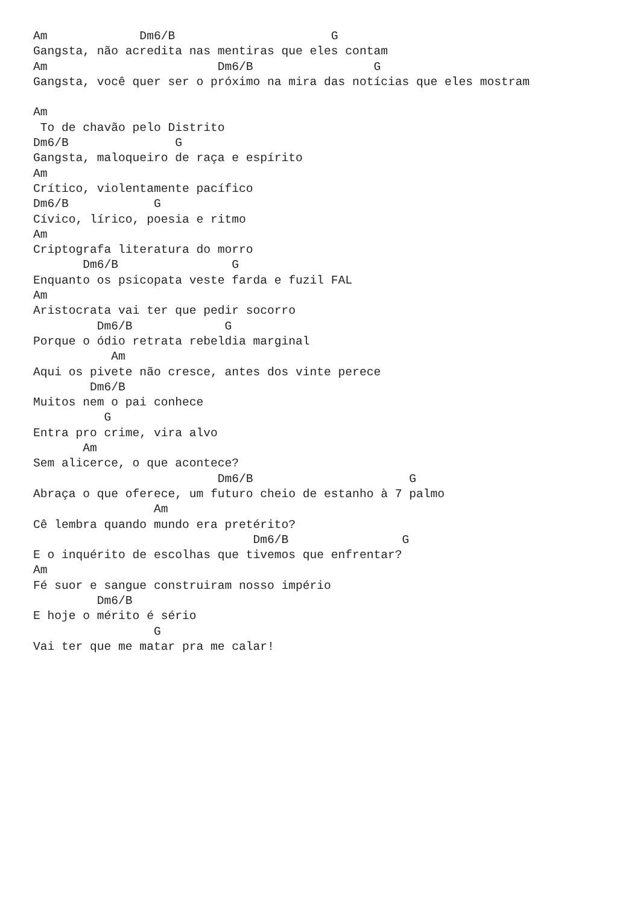Am             Dm6/B                      G
Gangsta, não acredita nas mentiras que eles contam
Am                        Dm6/B                 G
Gangsta, você quer ser o próximo na mira das notícias que eles mostram

Am
 To de chavão pelo Distrito
Dm6/B               G
Gangsta, maloqueiro de raça e espírito
Am
Crítico, violentamente pacífico
Dm6/B            G
Cívico, lírico, poesia e ritmo
Am
Criptografa literatura do morro
       Dm6/B                G
Enquanto os psicopata veste farda e fuzil FAL
Am
Aristocrata vai ter que pedir socorro
         Dm6/B             G
Porque o ódio retrata rebeldia marginal
           Am
Aqui os pivete não cresce, antes dos vinte perece
        Dm6/B
Muitos nem o pai conhece
          G
Entra pro crime, vira alvo
       Am
Sem alicerce, o que acontece?
                          Dm6/B                      G
Abraça o que oferece, um futuro cheio de estanho à 7 palmo
                 Am
Cê lembra quando mundo era pretérito?
                               Dm6/B                G
E o inquérito de escolhas que tivemos que enfrentar?
Am
Fé suor e sangue construiram nosso império
         Dm6/B
E hoje o mérito é sério
                 G
Vai ter que me matar pra me calar!